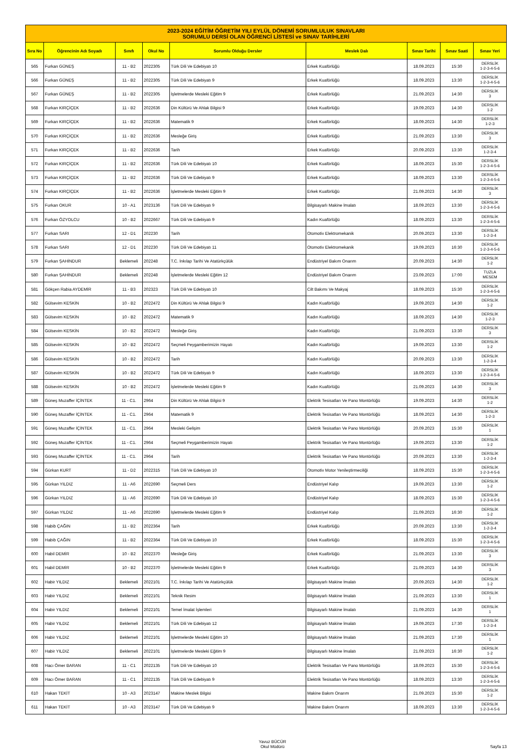| 2023-2024 EĞİTİM ÖĞRETİM YILI EYLÜL DÖNEMİ SORUMLULUK SINAVLARI SORUMLU DERSİ OLAN ÖĞRENCİ LİSTESİ ve SINAV TARİHLERİ | | | | | | | | |
| Sıra No | Öğrencinin Adı Soyadı | Sınıfı | Okul No | Sorumlu Olduğu Dersler | Meslek Dalı | Sınav Tarihi | Sınav Saati | Sınav Yeri |
| 565 | Furkan GÜNEŞ | 11 - B2 | 2022305 | Türk Dili Ve Edebiyatı 10 | Erkek Kuaförlüğü | 18.09.2023 | 15:30 | DERSLİK 1-2-3-4-5-6 |
| 566 | Furkan GÜNEŞ | 11 - B2 | 2022305 | Türk Dili Ve Edebiyatı 9 | Erkek Kuaförlüğü | 18.09.2023 | 13:30 | DERSLİK 1-2-3-4-5-6 |
| 567 | Furkan GÜNEŞ | 11 - B2 | 2022305 | İşletmelerde Mesleki Eğitim 9 | Erkek Kuaförlüğü | 21.09.2023 | 14:30 | DERSLİK 3 |
| 568 | Furkan KIRÇİÇEK | 11 - B2 | 2022636 | Din Kültürü Ve Ahlak Bilgisi 9 | Erkek Kuaförlüğü | 19.09.2023 | 14:30 | DERSLİK 1-2 |
| 569 | Furkan KIRÇİÇEK | 11 - B2 | 2022636 | Matematik 9 | Erkek Kuaförlüğü | 18.09.2023 | 14:30 | DERSLİK 1-2-3 |
| 570 | Furkan KIRÇİÇEK | 11 - B2 | 2022636 | Mesleğe Giriş | Erkek Kuaförlüğü | 21.09.2023 | 13:30 | DERSLİK 3 |
| 571 | Furkan KIRÇİÇEK | 11 - B2 | 2022636 | Tarih | Erkek Kuaförlüğü | 20.09.2023 | 13:30 | DERSLİK 1-2-3-4 |
| 572 | Furkan KIRÇİÇEK | 11 - B2 | 2022636 | Türk Dili Ve Edebiyatı 10 | Erkek Kuaförlüğü | 18.09.2023 | 15:30 | DERSLİK 1-2-3-4-5-6 |
| 573 | Furkan KIRÇİÇEK | 11 - B2 | 2022636 | Türk Dili Ve Edebiyatı 9 | Erkek Kuaförlüğü | 18.09.2023 | 13:30 | DERSLİK 1-2-3-4-5-6 |
| 574 | Furkan KIRÇİÇEK | 11 - B2 | 2022636 | İşletmelerde Mesleki Eğitim 9 | Erkek Kuaförlüğü | 21.09.2023 | 14:30 | DERSLİK 3 |
| 575 | Furkan OKUR | 10 - A1 | 2023136 | Türk Dili Ve Edebiyatı 9 | Bilgisayarlı Makine İmalatı | 18.09.2023 | 13:30 | DERSLİK 1-2-3-4-5-6 |
| 576 | Furkan ÖZYOLCU | 10 - B2 | 2022667 | Türk Dili Ve Edebiyatı 9 | Kadın Kuaförlüğü | 18.09.2023 | 13:30 | DERSLİK 1-2-3-4-5-6 |
| 577 | Furkan SARI | 12 - D1 | 202230 | Tarih | Otomotiv Elektromekanik | 20.09.2023 | 13:30 | DERSLİK 1-2-3-4 |
| 578 | Furkan SARI | 12 - D1 | 202230 | Türk Dili Ve Edebiyatı 11 | Otomotiv Elektromekanik | 19.09.2023 | 16:30 | DERSLİK 1-2-3-4-5-6 |
| 579 | Furkan ŞAHİNDUR | Beklemeli | 202248 | T.C. İnkılap Tarihi Ve Atatürkçülük | Endüstriyel Bakım Onarım | 20.09.2023 | 14:30 | DERSLİK 1-2 |
| 580 | Furkan ŞAHİNDUR | Beklemeli | 202248 | İşletmelerde Mesleki Eğitim 12 | Endüstriyel Bakım Onarım | 23.09.2023 | 17:00 | TUZLA MESEM |
| 581 | Gökçen Rabia AYDEMİR | 11 - B3 | 202323 | Türk Dili Ve Edebiyatı 10 | Cilt Bakımı Ve Makyaj | 18.09.2023 | 15:30 | DERSLİK 1-2-3-4-5-6 |
| 582 | Gülsevim KESKİN | 10 - B2 | 2022472 | Din Kültürü Ve Ahlak Bilgisi 9 | Kadın Kuaförlüğü | 19.09.2023 | 14:30 | DERSLİK 1-2 |
| 583 | Gülsevim KESKİN | 10 - B2 | 2022472 | Matematik 9 | Kadın Kuaförlüğü | 18.09.2023 | 14:30 | DERSLİK 1-2-3 |
| 584 | Gülsevim KESKİN | 10 - B2 | 2022472 | Mesleğe Giriş | Kadın Kuaförlüğü | 21.09.2023 | 13:30 | DERSLİK 3 |
| 585 | Gülsevim KESKİN | 10 - B2 | 2022472 | Seçmeli Peygamberimizin Hayatı | Kadın Kuaförlüğü | 19.09.2023 | 13:30 | DERSLİK 1-2 |
| 586 | Gülsevim KESKİN | 10 - B2 | 2022472 | Tarih | Kadın Kuaförlüğü | 20.09.2023 | 13:30 | DERSLİK 1-2-3-4 |
| 587 | Gülsevim KESKİN | 10 - B2 | 2022472 | Türk Dili Ve Edebiyatı 9 | Kadın Kuaförlüğü | 18.09.2023 | 13:30 | DERSLİK 1-2-3-4-5-6 |
| 588 | Gülsevim KESKİN | 10 - B2 | 2022472 | İşletmelerde Mesleki Eğitim 9 | Kadın Kuaförlüğü | 21.09.2023 | 14:30 | DERSLİK 3 |
| 589 | Güneş Muzaffer İÇİNTEK | 11 - C1. | 2964 | Din Kültürü Ve Ahlak Bilgisi 9 | Elektrik Tesisatları Ve Pano Montörlüğü | 19.09.2023 | 14:30 | DERSLİK 1-2 |
| 590 | Güneş Muzaffer İÇİNTEK | 11 - C1. | 2964 | Matematik 9 | Elektrik Tesisatları Ve Pano Montörlüğü | 18.09.2023 | 14:30 | DERSLİK 1-2-3 |
| 591 | Güneş Muzaffer İÇİNTEK | 11 - C1. | 2964 | Mesleki Gelişim | Elektrik Tesisatları Ve Pano Montörlüğü | 20.09.2023 | 15:30 | DERSLİK 1 |
| 592 | Güneş Muzaffer İÇİNTEK | 11 - C1. | 2964 | Seçmeli Peygamberimizin Hayatı | Elektrik Tesisatları Ve Pano Montörlüğü | 19.09.2023 | 13:30 | DERSLİK 1-2 |
| 593 | Güneş Muzaffer İÇİNTEK | 11 - C1. | 2964 | Tarih | Elektrik Tesisatları Ve Pano Montörlüğü | 20.09.2023 | 13:30 | DERSLİK 1-2-3-4 |
| 594 | Gürkan KURT | 11 - D2 | 2022315 | Türk Dili Ve Edebiyatı 10 | Otomotiv Motor Yenileştirmeciliği | 18.09.2023 | 15:30 | DERSLİK 1-2-3-4-5-6 |
| 595 | Gürkan YILDIZ | 11 - A6 | 2022690 | Seçmeli Ders | Endüstriyel Kalıp | 19.09.2023 | 13:30 | DERSLİK 1-2 |
| 596 | Gürkan YILDIZ | 11 - A6 | 2022690 | Türk Dili Ve Edebiyatı 10 | Endüstriyel Kalıp | 18.09.2023 | 15:30 | DERSLİK 1-2-3-4-5-6 |
| 597 | Gürkan YILDIZ | 11 - A6 | 2022690 | İşletmelerde Mesleki Eğitim 9 | Endüstriyel Kalıp | 21.09.2023 | 16:30 | DERSLİK 1-2 |
| 598 | Habib ÇAĞIN | 11 - B2 | 2022364 | Tarih | Erkek Kuaförlüğü | 20.09.2023 | 13:30 | DERSLİK 1-2-3-4 |
| 599 | Habib ÇAĞIN | 11 - B2 | 2022364 | Türk Dili Ve Edebiyatı 10 | Erkek Kuaförlüğü | 18.09.2023 | 15:30 | DERSLİK 1-2-3-4-5-6 |
| 600 | Habil DEMİR | 10 - B2 | 2022370 | Mesleğe Giriş | Erkek Kuaförlüğü | 21.09.2023 | 13:30 | DERSLİK 3 |
| 601 | Habil DEMİR | 10 - B2 | 2022370 | İşletmelerde Mesleki Eğitim 9 | Erkek Kuaförlüğü | 21.09.2023 | 14:30 | DERSLİK 3 |
| 602 | Habir YILDIZ | Beklemeli | 2022101 | T.C. İnkılap Tarihi Ve Atatürkçülük | Bilgisayarlı Makine İmalatı | 20.09.2023 | 14:30 | DERSLİK 1-2 |
| 603 | Habir YILDIZ | Beklemeli | 2022101 | Teknik Resim | Bilgisayarlı Makine İmalatı | 21.09.2023 | 13:30 | DERSLİK 1 |
| 604 | Habir YILDIZ | Beklemeli | 2022101 | Temel İmalat İşlemleri | Bilgisayarlı Makine İmalatı | 21.09.2023 | 14:30 | DERSLİK 1 |
| 605 | Habir YILDIZ | Beklemeli | 2022101 | Türk Dili Ve Edebiyatı 12 | Bilgisayarlı Makine İmalatı | 19.09.2023 | 17:30 | DERSLİK 1-2-3-4 |
| 606 | Habir YILDIZ | Beklemeli | 2022101 | İşletmelerde Mesleki Eğitim 10 | Bilgisayarlı Makine İmalatı | 21.09.2023 | 17:30 | DERSLİK 1 |
| 607 | Habir YILDIZ | Beklemeli | 2022101 | İşletmelerde Mesleki Eğitim 9 | Bilgisayarlı Makine İmalatı | 21.09.2023 | 16:30 | DERSLİK 1-2 |
| 608 | Hacı Ömer BARAN | 11 - C1 | 2022135 | Türk Dili Ve Edebiyatı 10 | Elektrik Tesisatları Ve Pano Montörlüğü | 18.09.2023 | 15:30 | DERSLİK 1-2-3-4-5-6 |
| 609 | Hacı Ömer BARAN | 11 - C1 | 2022135 | Türk Dili Ve Edebiyatı 9 | Elektrik Tesisatları Ve Pano Montörlüğü | 18.09.2023 | 13:30 | DERSLİK 1-2-3-4-5-6 |
| 610 | Hakan TEKİT | 10 - A3 | 2023147 | Makine Meslek Bilgisi | Makine Bakım Onarım | 21.09.2023 | 15:30 | DERSLİK 1-2 |
| 611 | Hakan TEKİT | 10 - A3 | 2023147 | Türk Dili Ve Edebiyatı 9 | Makine Bakım Onarım | 18.09.2023 | 13:30 | DERSLİK 1-2-3-4-5-6 |
Yavuz BÜCÜR
Okul Müdürü Sayfa 13